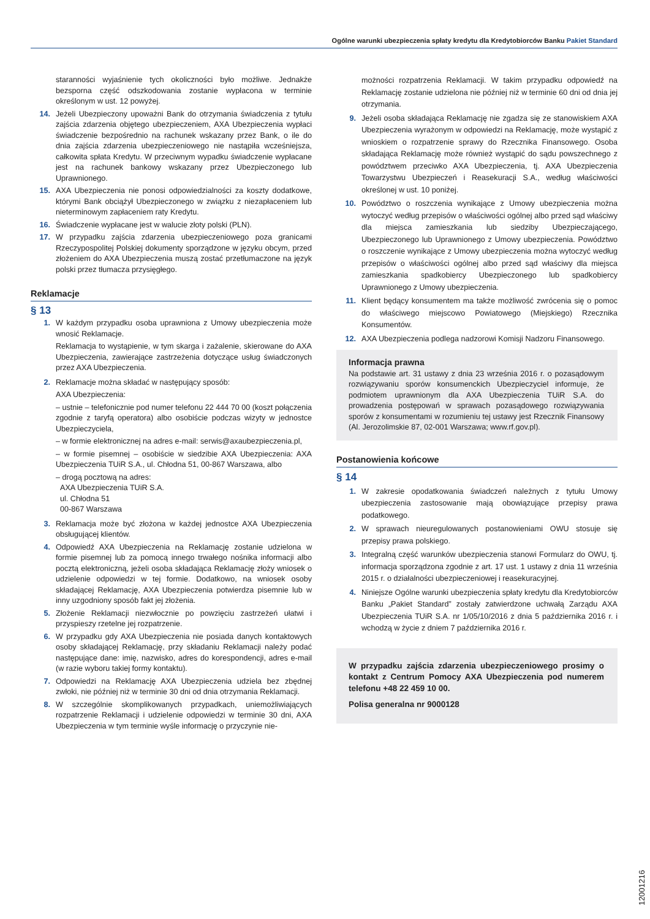Ogólne warunki ubezpieczenia spłaty kredytu dla Kredytobiorców Banku Pakiet Standard
staranności wyjaśnienie tych okoliczności było możliwe. Jednakże bezsporna część odszkodowania zostanie wypłacona w terminie określonym w ust. 12 powyżej.
14. Jeżeli Ubezpieczony upoważni Bank do otrzymania świadczenia z tytułu zajścia zdarzenia objętego ubezpieczeniem, AXA Ubezpieczenia wypłaci świadczenie bezpośrednio na rachunek wskazany przez Bank, o ile do dnia zajścia zdarzenia ubezpieczeniowego nie nastąpiła wcześniejsza, całkowita spłata Kredytu. W przeciwnym wypadku świadczenie wypłacane jest na rachunek bankowy wskazany przez Ubezpieczonego lub Uprawnionego.
15. AXA Ubezpieczenia nie ponosi odpowiedzialności za koszty dodatkowe, którymi Bank obciążył Ubezpieczonego w związku z niezapłaceniem lub nieterminowym zapłaceniem raty Kredytu.
16. Świadczenie wypłacane jest w walucie złoty polski (PLN).
17. W przypadku zajścia zdarzenia ubezpieczeniowego poza granicami Rzeczypospolitej Polskiej dokumenty sporządzone w języku obcym, przed złożeniem do AXA Ubezpieczenia muszą zostać przetłumaczone na język polski przez tłumacza przysięgłego.
Reklamacje
§ 13
1. W każdym przypadku osoba uprawniona z Umowy ubezpieczenia może wnosić Reklamacje.
Reklamacja to wystąpienie, w tym skarga i zażalenie, skierowane do AXA Ubezpieczenia, zawierające zastrzeżenia dotyczące usług świadczonych przez AXA Ubezpieczenia.
2. Reklamacje można składać w następujący sposób:
AXA Ubezpieczenia:
– ustnie – telefonicznie pod numer telefonu 22 444 70 00 (koszt połączenia zgodnie z taryfą operatora) albo osobiście podczas wizyty w jednostce Ubezpieczyciela,
– w formie elektronicznej na adres e-mail: serwis@axaubezpieczenia.pl,
– w formie pisemnej – osobiście w siedzibie AXA Ubezpieczenia: AXA Ubezpieczenia TUiR S.A., ul. Chłodna 51, 00-867 Warszawa, albo
– drogą pocztową na adres:
AXA Ubezpieczenia TUiR S.A.
ul. Chłodna 51
00-867 Warszawa
3. Reklamacja może być złożona w każdej jednostce AXA Ubezpieczenia obsługującej klientów.
4. Odpowiedź AXA Ubezpieczenia na Reklamację zostanie udzielona w formie pisemnej lub za pomocą innego trwałego nośnika informacji albo pocztą elektroniczną, jeżeli osoba składająca Reklamację złoży wniosek o udzielenie odpowiedzi w tej formie. Dodatkowo, na wniosek osoby składającej Reklamację, AXA Ubezpieczenia potwierdza pisemnie lub w inny uzgodniony sposób fakt jej złożenia.
5. Złożenie Reklamacji niezwłocznie po powzięciu zastrzeżeń ułatwi i przyspieszy rzetelne jej rozpatrzenie.
6. W przypadku gdy AXA Ubezpieczenia nie posiada danych kontaktowych osoby składającej Reklamację, przy składaniu Reklamacji należy podać następujące dane: imię, nazwisko, adres do korespondencji, adres e-mail (w razie wyboru takiej formy kontaktu).
7. Odpowiedzi na Reklamację AXA Ubezpieczenia udziela bez zbędnej zwłoki, nie później niż w terminie 30 dni od dnia otrzymania Reklamacji.
8. W szczególnie skomplikowanych przypadkach, uniemożliwiających rozpatrzenie Reklamacji i udzielenie odpowiedzi w terminie 30 dni, AXA Ubezpieczenia w tym terminie wyśle informację o przyczynie nie-
możności rozpatrzenia Reklamacji. W takim przypadku odpowiedź na Reklamację zostanie udzielona nie później niż w terminie 60 dni od dnia jej otrzymania.
9. Jeżeli osoba składająca Reklamację nie zgadza się ze stanowiskiem AXA Ubezpieczenia wyrażonym w odpowiedzi na Reklamację, może wystąpić z wnioskiem o rozpatrzenie sprawy do Rzecznika Finansowego. Osoba składająca Reklamację może również wystąpić do sądu powszechnego z powództwem przeciwko AXA Ubezpieczenia, tj. AXA Ubezpieczenia Towarzystwu Ubezpieczeń i Reasekuracji S.A., według właściwości określonej w ust. 10 poniżej.
10. Powództwo o roszczenia wynikające z Umowy ubezpieczenia można wytoczyć według przepisów o właściwości ogólnej albo przed sąd właściwy dla miejsca zamieszkania lub siedziby Ubezpieczającego, Ubezpieczonego lub Uprawnionego z Umowy ubezpieczenia. Powództwo o roszczenie wynikające z Umowy ubezpieczenia można wytoczyć według przepisów o właściwości ogólnej albo przed sąd właściwy dla miejsca zamieszkania spadkobiercy Ubezpieczonego lub spadkobiercy Uprawnionego z Umowy ubezpieczenia.
11. Klient będący konsumentem ma także możliwość zwrócenia się o pomoc do właściwego miejscowo Powiatowego (Miejskiego) Rzecznika Konsumentów.
12. AXA Ubezpieczenia podlega nadzorowi Komisji Nadzoru Finansowego.
Informacja prawna
Na podstawie art. 31 ustawy z dnia 23 września 2016 r. o pozasądowym rozwiązywaniu sporów konsumenckich Ubezpieczyciel informuje, że podmiotem uprawnionym dla AXA Ubezpieczenia TUiR S.A. do prowadzenia postępowań w sprawach pozasądowego rozwiązywania sporów z konsumentami w rozumieniu tej ustawy jest Rzecznik Finansowy (Al. Jerozolimskie 87, 02-001 Warszawa; www.rf.gov.pl).
Postanowienia końcowe
§ 14
1. W zakresie opodatkowania świadczeń należnych z tytułu Umowy ubezpieczenia zastosowanie mają obowiązujące przepisy prawa podatkowego.
2. W sprawach nieuregulowanych postanowieniami OWU stosuje się przepisy prawa polskiego.
3. Integralną część warunków ubezpieczenia stanowi Formularz do OWU, tj. informacja sporządzona zgodnie z art. 17 ust. 1 ustawy z dnia 11 września 2015 r. o działalności ubezpieczeniowej i reasekuracyjnej.
4. Niniejsze Ogólne warunki ubezpieczenia spłaty kredytu dla Kredytobiorców Banku „Pakiet Standard” zostały zatwierdzone uchwałą Zarządu AXA Ubezpieczenia TUiR S.A. nr 1/05/10/2016 z dnia 5 października 2016 r. i wchodzą w życie z dniem 7 października 2016 r.
W przypadku zajścia zdarzenia ubezpieczeniowego prosimy o kontakt z Centrum Pomocy AXA Ubezpieczenia pod numerem telefonu +48 22 459 10 00.
Polisa generalna nr 9000128
12001216